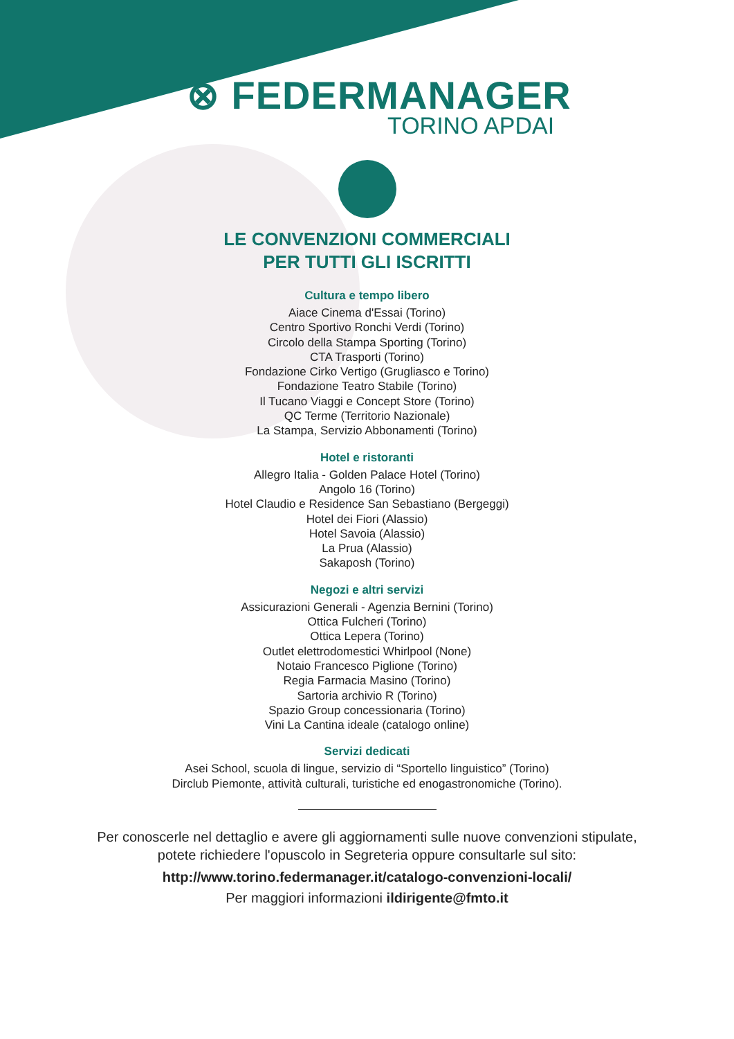⊗ FEDERMANAGER
TORINO APDAI
LE CONVENZIONI COMMERCIALI
PER TUTTI GLI ISCRITTI
Cultura e tempo libero
Aiace Cinema d'Essai (Torino)
Centro Sportivo Ronchi Verdi (Torino)
Circolo della Stampa Sporting (Torino)
CTA Trasporti (Torino)
Fondazione Cirko Vertigo (Grugliasco e Torino)
Fondazione Teatro Stabile (Torino)
Il Tucano Viaggi e Concept Store (Torino)
QC Terme (Territorio Nazionale)
La Stampa, Servizio Abbonamenti (Torino)
Hotel e ristoranti
Allegro Italia - Golden Palace Hotel (Torino)
Angolo 16 (Torino)
Hotel Claudio e Residence San Sebastiano (Bergeggi)
Hotel dei Fiori (Alassio)
Hotel Savoia (Alassio)
La Prua (Alassio)
Sakaposh (Torino)
Negozi e altri servizi
Assicurazioni Generali - Agenzia Bernini (Torino)
Ottica Fulcheri (Torino)
Ottica Lepera (Torino)
Outlet elettrodomestici Whirlpool (None)
Notaio Francesco Piglione (Torino)
Regia Farmacia Masino (Torino)
Sartoria archivio R (Torino)
Spazio Group concessionaria (Torino)
Vini La Cantina ideale (catalogo online)
Servizi dedicati
Asei School, scuola di lingue, servizio di “Sportello linguistico” (Torino)
Dirclub Piemonte, attività culturali, turistiche ed enogastronomiche (Torino).
Per conoscerle nel dettaglio e avere gli aggiornamenti sulle nuove convenzioni stipulate,
potete richiedere l'opuscolo in Segreteria oppure consultarle sul sito:
http://www.torino.federmanager.it/catalogo-convenzioni-locali/
Per maggiori informazioni ildirigente@fmto.it